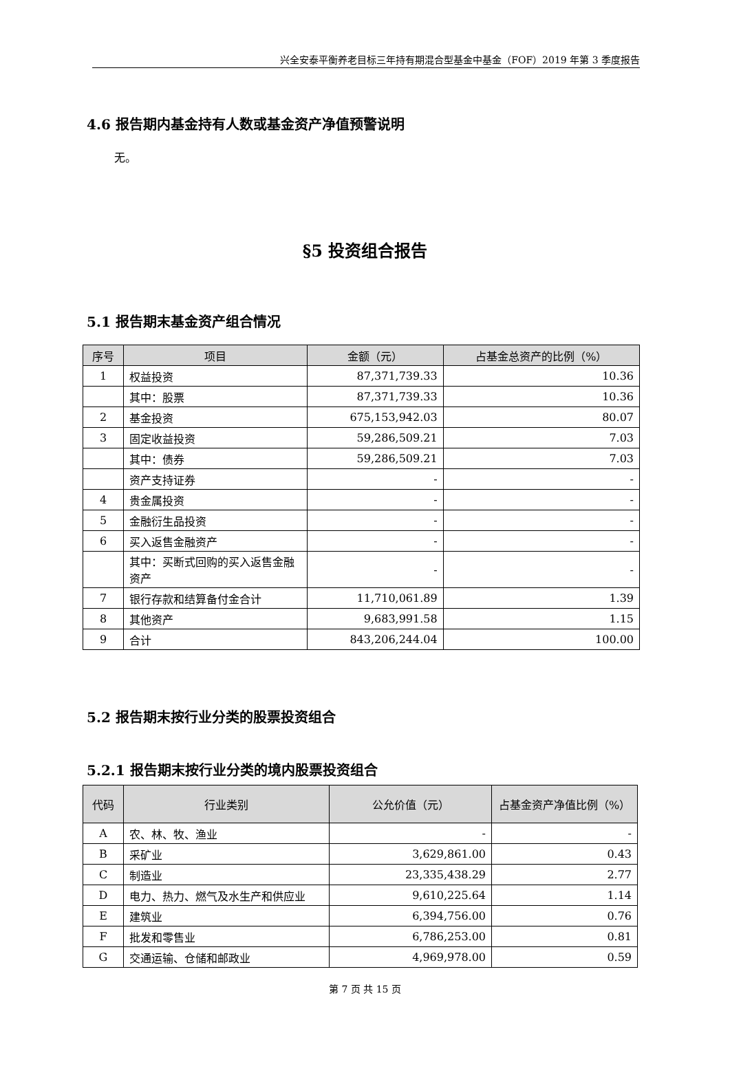兴全安泰平衡养老目标三年持有期混合型基金中基金（FOF）2019 年第 3 季度报告
4.6 报告期内基金持有人数或基金资产净值预警说明
无。
§5 投资组合报告
5.1 报告期末基金资产组合情况
| 序号 | 项目 | 金额（元） | 占基金总资产的比例（%） |
| --- | --- | --- | --- |
| 1 | 权益投资 | 87,371,739.33 | 10.36 |
| | 其中：股票 | 87,371,739.33 | 10.36 |
| 2 | 基金投资 | 675,153,942.03 | 80.07 |
| 3 | 固定收益投资 | 59,286,509.21 | 7.03 |
| | 其中：债券 | 59,286,509.21 | 7.03 |
| | 资产支持证券 | - | - |
| 4 | 贵金属投资 | - | - |
| 5 | 金融衍生品投资 | - | - |
| 6 | 买入返售金融资产 | - | - |
| | 其中：买断式回购的买入返售金融资产 | - | - |
| 7 | 银行存款和结算备付金合计 | 11,710,061.89 | 1.39 |
| 8 | 其他资产 | 9,683,991.58 | 1.15 |
| 9 | 合计 | 843,206,244.04 | 100.00 |
5.2 报告期末按行业分类的股票投资组合
5.2.1 报告期末按行业分类的境内股票投资组合
| 代码 | 行业类别 | 公允价值（元） | 占基金资产净值比例（%） |
| --- | --- | --- | --- |
| A | 农、林、牧、渔业 | - | - |
| B | 采矿业 | 3,629,861.00 | 0.43 |
| C | 制造业 | 23,335,438.29 | 2.77 |
| D | 电力、热力、燃气及水生产和供应业 | 9,610,225.64 | 1.14 |
| E | 建筑业 | 6,394,756.00 | 0.76 |
| F | 批发和零售业 | 6,786,253.00 | 0.81 |
| G | 交通运输、仓储和邮政业 | 4,969,978.00 | 0.59 |
第 7 页 共 15 页